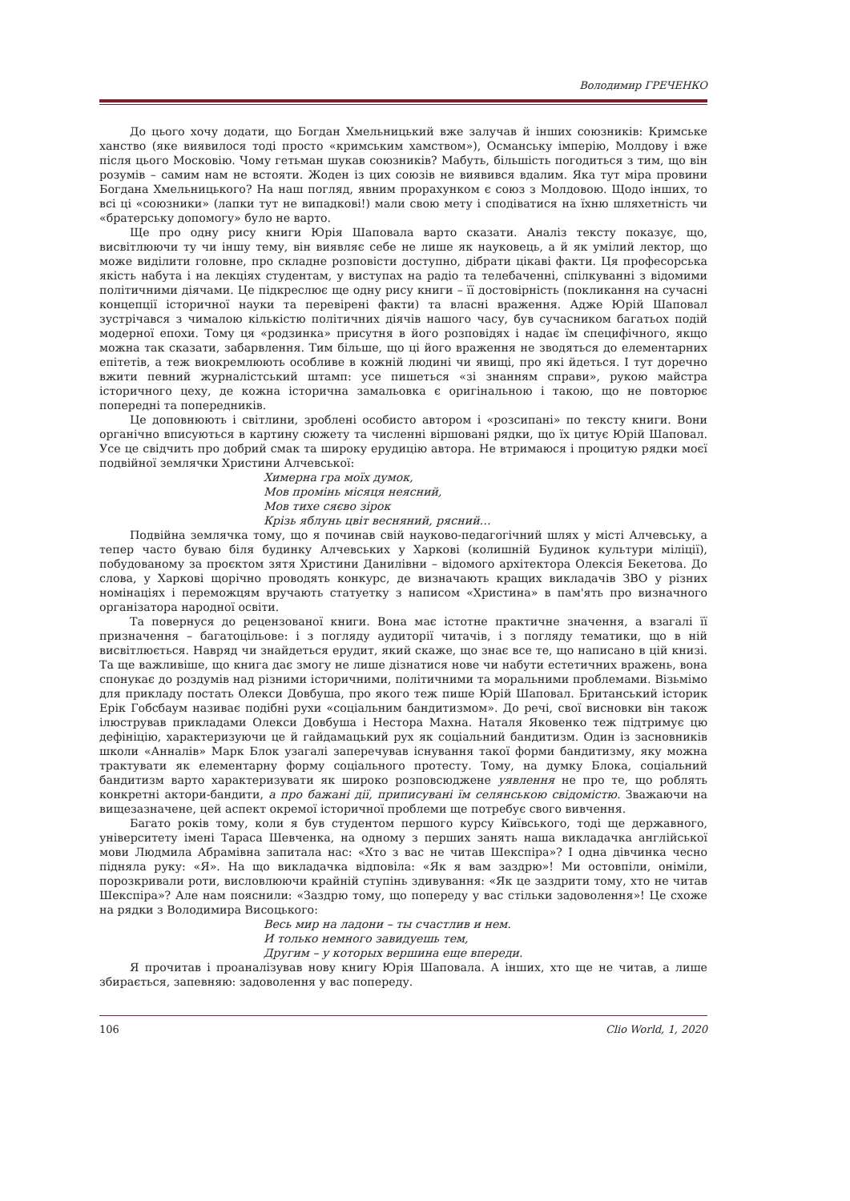Володимир ГРЕЧЕНКО
До цього хочу додати, що Богдан Хмельницький вже залучав й інших союзників: Кримське ханство (яке виявилося тоді просто «кримським хамством»), Османську імперію, Молдову і вже після цього Московію. Чому гетьман шукав союзників? Мабуть, більшість погодиться з тим, що він розумів – самим нам не встояти. Жоден із цих союзів не виявився вдалим. Яка тут міра провини Богдана Хмельницького? На наш погляд, явним прорахунком є союз з Молдовою. Щодо інших, то всі ці «союзники» (лапки тут не випадкові!) мали свою мету і сподіватися на їхню шляхетність чи «братерську допомогу» було не варто.
Ще про одну рису книги Юрія Шаповала варто сказати. Аналіз тексту показує, що, висвітлюючи ту чи іншу тему, він виявляє себе не лише як науковець, а й як умілий лектор, що може виділити головне, про складне розповісти доступно, дібрати цікаві факти. Ця професорська якість набута і на лекціях студентам, у виступах на радіо та телебаченні, спілкуванні з відомими політичними діячами. Це підкреслює ще одну рису книги – її достовірність (покликання на сучасні концепції історичної науки та перевірені факти) та власні враження. Адже Юрій Шаповал зустрічався з чималою кількістю політичних діячів нашого часу, був сучасником багатьох подій модерної епохи. Тому ця «родзинка» присутня в його розповідях і надає їм специфічного, якщо можна так сказати, забарвлення. Тим більше, що ці його враження не зводяться до елементарних епітетів, а теж виокремлюють особливе в кожній людині чи явищі, про які йдеться. І тут доречно вжити певний журналістський штамп: усе пишеться «зі знанням справи», рукою майстра історичного цеху, де кожна історична замальовка є оригінальною і такою, що не повторює попередні та попередників.
Це доповнюють і світлини, зроблені особисто автором і «розсипані» по тексту книги. Вони органічно вписуються в картину сюжету та численні віршовані рядки, що їх цитує Юрій Шаповал. Усе це свідчить про добрий смак та широку ерудицію автора. Не втримаюся і процитую рядки моєї подвійної землячки Христини Алчевської:
Химерна гра моїх думок,
Мов промінь місяця неясний,
Мов тихе сяєво зірок
Крізь яблунь цвіт весняний, рясний…
Подвійна землячка тому, що я починав свій науково-педагогічний шлях у місті Алчевську, а тепер часто буваю біля будинку Алчевських у Харкові (колишній Будинок культури міліції), побудованому за проєктом зятя Христини Данилівни – відомого архітектора Олексія Бекетова. До слова, у Харкові щорічно проводять конкурс, де визначають кращих викладачів ЗВО у різних номінаціях і переможцям вручають статуетку з написом «Христина» в пам'ять про визначного організатора народної освіти.
Та повернуся до рецензованої книги. Вона має істотне практичне значення, а взагалі її призначення – багатоцільове: і з погляду аудиторії читачів, і з погляду тематики, що в ній висвітлюється. Навряд чи знайдеться ерудит, який скаже, що знає все те, що написано в цій книзі. Та ще важливіше, що книга дає змогу не лише дізнатися нове чи набути естетичних вражень, вона спонукає до роздумів над різними історичними, політичними та моральними проблемами. Візьмімо для прикладу постать Олекси Довбуша, про якого теж пише Юрій Шаповал. Британський історик Ерік Гобсбаум називає подібні рухи «соціальним бандитизмом». До речі, свої висновки він також ілюстрував прикладами Олекси Довбуша і Нестора Махна. Наталя Яковенко теж підтримує цю дефініцію, характеризуючи це й гайдамацький рух як соціальний бандитизм. Один із засновників школи «Анналів» Марк Блок узагалі заперечував існування такої форми бандитизму, яку можна трактувати як елементарну форму соціального протесту. Тому, на думку Блока, соціальний бандитизм варто характеризувати як широко розповсюджене уявлення не про те, що роблять конкретні актори-бандити, а про бажані дії, приписувані їм селянською свідомістю. Зважаючи на вищезазначене, цей аспект окремої історичної проблеми ще потребує свого вивчення.
Багато років тому, коли я був студентом першого курсу Київського, тоді ще державного, університету імені Тараса Шевченка, на одному з перших занять наша викладачка англійської мови Людмила Абрамівна запитала нас: «Хто з вас не читав Шекспіра»? І одна дівчинка чесно підняла руку: «Я». На що викладачка відповіла: «Як я вам заздрю»! Ми остовпіли, оніміли, порозкривали роти, висловлюючи крайній ступінь здивування: «Як це заздрити тому, хто не читав Шекспіра»? Але нам пояснили: «Заздрю тому, що попереду у вас стільки задоволення»! Це схоже на рядки з Володимира Висоцького:
Весь мир на ладони – ты счастлив и нем.
И только немного завидуешь тем,
Другим – у которых вершина еще впереди.
Я прочитав і проаналізував нову книгу Юрія Шаповала. А інших, хто ще не читав, а лише збирається, запевняю: задоволення у вас попереду.
106 Clio World, 1, 2020